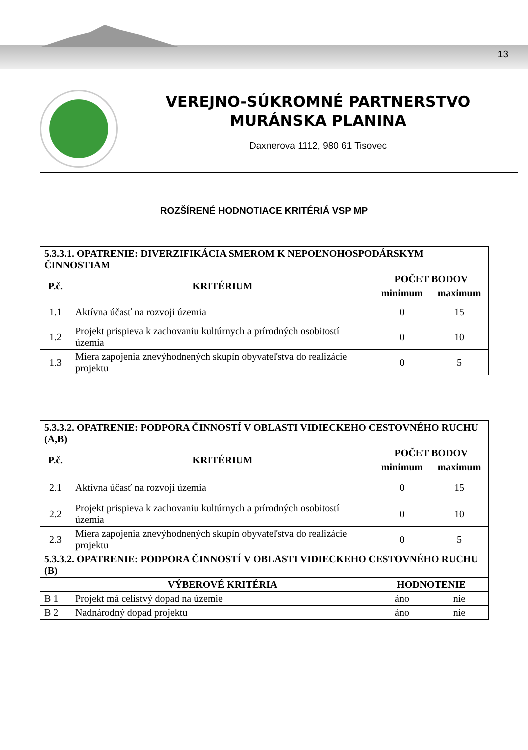13
VEREJNO-SÚKROMNÉ PARTNERSTVO
MURÁNSKA PLANINA
Daxnerova 1112, 980 61 Tisovec
ROZŠÍRENÉ HODNOTIACE KRITÉRIÁ VSP MP
| 5.3.3.1. OPATRENIE: DIVERZIFIKÁCIA SMEROM K NEPOĽNOHOSPODÁRSKYM ČINNOSTIAM | | | |
| --- | --- | --- | --- |
| P.č. | KRITÉRIUM | POČET BODOV | |
| | | minimum | maximum |
| 1.1 | Aktívna účasť na rozvoji územia | 0 | 15 |
| 1.2 | Projekt prispieva k zachovaniu kultúrnych a prírodných osobitostí územia | 0 | 10 |
| 1.3 | Miera zapojenia znevýhodnených skupín obyvateľstva do realizácie projektu | 0 | 5 |
| 5.3.3.2. OPATRENIE: PODPORA ČINNOSTÍ V OBLASTI VIDIECKEHO CESTOVNÉHO RUCHU (A,B) | | | |
| --- | --- | --- | --- |
| P.č. | KRITÉRIUM | POČET BODOV | |
| | | minimum | maximum |
| 2.1 | Aktívna účasť na rozvoji územia | 0 | 15 |
| 2.2 | Projekt prispieva k zachovaniu kultúrnych a prírodných osobitostí územia | 0 | 10 |
| 2.3 | Miera zapojenia znevýhodnených skupín obyvateľstva do realizácie projektu | 0 | 5 |
| 5.3.3.2. OPATRENIE: PODPORA ČINNOSTÍ V OBLASTI VIDIECKEHO CESTOVNÉHO RUCHU (B) | | | |
| | VÝBEROVÉ KRITÉRIA | HODNOTENIE | |
| B 1 | Projekt má celistvý dopad na územie | áno | nie |
| B 2 | Nadnárodný dopad projektu | áno | nie |